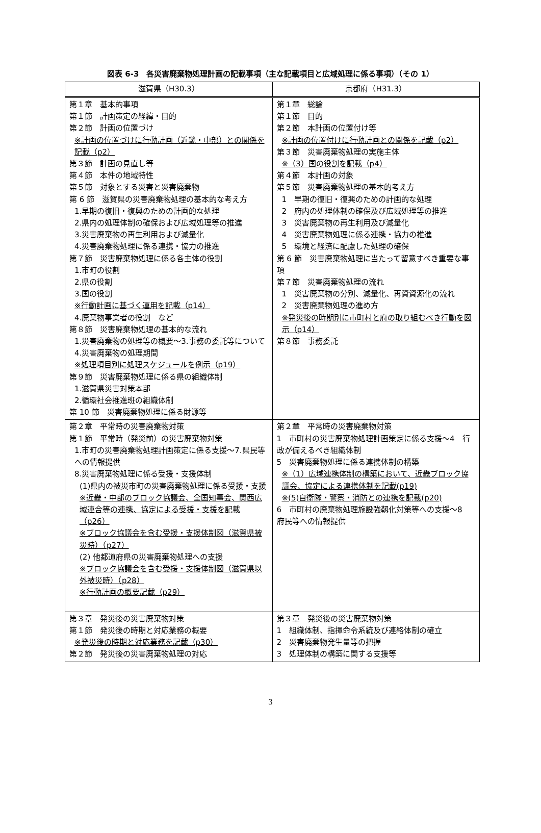図表 6-3　各災害廃棄物処理計画の記載事項（主な記載項目と広域処理に係る事項）（その 1）
| 滋賀県（H30.3） | 京都府（H31.3） |
| --- | --- |
| 第１章 基本的事項 第１節 計画策定の経緯・目的 第２節 計画の位置づけ ※計画の位置づけに行動計画（近畿・中部）との関係を記載（p2） 第３節 計画の見直し等 第４節 本件の地域特性 第５節 対象とする災害と災害廃棄物 第 6 節 滋賀県の災害廃棄物処理の基本的な考え方 1.早期の復旧・復興のための計画的な処理 2.県内の処理体制の確保および広域処理等の推進 3.災害廃棄物の再生利用および減量化 4.災害廃棄物処理に係る連携・協力の推進 第７節 災害廃棄物処理に係る各主体の役割 1.市町の役割 2.県の役割 3.国の役割 ※行動計画に基づく運用を記載（p14） 4.廃棄物事業者の役割 など 第８節 災害廃棄物処理の基本的な流れ 1.災害廃棄物の処理等の概要～3.事務の委託等について 4.災害廃棄物の処理期間 ※処理項目別に処理スケジュールを例示（p19） 第９節 災害廃棄物処理に係る県の組織体制 1.滋賀県災害対策本部 2.循環社会推進班の組織体制 第 10 節 災害廃棄物処理に係る財源等 | 第１章 総論 第１節 目的 第２節 本計画の位置付け等 ※計画の位置付けに行動計画との関係を記載（p2） 第３節 災害廃棄物処理の実施主体 ※（3）国の役割を記載（p4） 第４節 本計画の対象 第５節 災害廃棄物処理の基本的考え方 1 早期の復旧・復興のための計画的な処理 2 府内の処理体制の確保及び広域処理等の推進 3 災害廃棄物の再生利用及び減量化 4 災害廃棄物処理に係る連携・協力の推進 5 環境と経済に配慮した処理の確保 第 6 節 災害廃棄物処理に当たって留意すべき重要な事項 第７節 災害廃棄物処理の流れ 1 災害廃棄物の分別、減量化、再資資源化の流れ 2 災害廃棄物処理の進め方 ※発災後の時期別に市町村と府の取り組むべき行動を図示（p14） 第８節 事務委託 |
| 第２章 平常時の災害廃棄物対策 第１節 平常時（発災前）の災害廃棄物対策 1.市町の災害廃棄物処理計画策定に係る支援～7.県民等への情報提供 8.災害廃棄物処理に係る受援・支援体制 (1)県内の被災市町の災害廃棄物処理に係る受援・支援 ※近畿・中部のブロック協議会、全国知事会、関西広域連合等の連携、協定による受援・支援を記載（p26） ※ブロック協議会を含む受援・支援体制図（滋賀県被災時）（p27） (2) 他都道府県の災害廃棄物処理への支援 ※ブロック協議会を含む受援・支援体制図（滋賀県以外被災時）（p28） ※行動計画の概要記載（p29） | 第２章 平常時の災害廃棄物対策 1 市町村の災害廃棄物処理計画策定に係る支援～4 行政が備えるべき組織体制 5 災害廃棄物処理に係る連携体制の構築 ※（1）広域連携体制の構築において、近畿ブロック協議会、協定による連携体制を記載(p19) ※(5)自衛隊・警察・消防との連携を記載(p20) 6 市町村の廃棄物処理施設強靱化対策等への支援～8 府民等への情報提供 |
| 第３章 発災後の災害廃棄物対策 第１節 発災後の時期と対応業務の概要 ※発災後の時期と対応業務を記載（p30） 第２節 発災後の災害廃棄物処理の対応 | 第３章 発災後の災害廃棄物対策 1 組織体制、指揮命令系統及び連絡体制の確立 2 災害廃棄物発生量等の把握 3 処理体制の構築に関する支援等 |
3